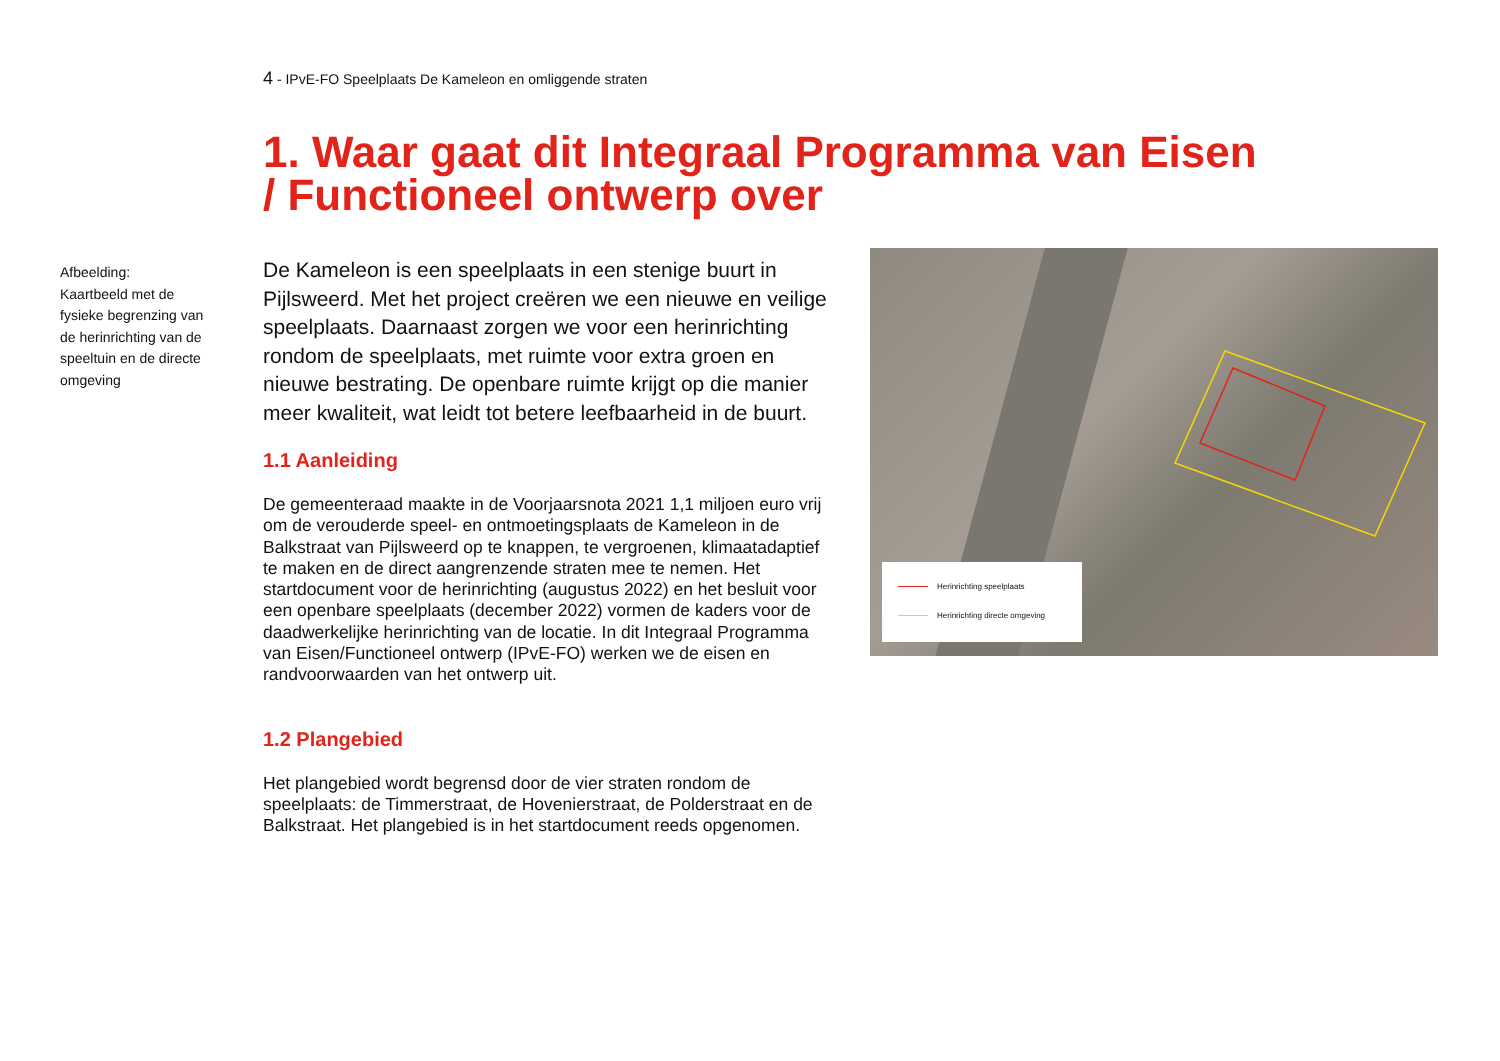4 - IPvE-FO Speelplaats De Kameleon en omliggende straten
1. Waar gaat dit Integraal Programma van Eisen / Functioneel ontwerp over
Afbeelding:
Kaartbeeld met de fysieke begrenzing van de herinrichting van de speeltuin en de directe omgeving
De Kameleon is een speelplaats in een stenige buurt in Pijlsweerd. Met het project creëren we een nieuwe en veilige speelplaats. Daarnaast zorgen we voor een herinrichting rondom de speelplaats, met ruimte voor extra groen en nieuwe bestrating. De openbare ruimte krijgt op die manier meer kwaliteit, wat leidt tot betere leefbaarheid in de buurt.
1.1 Aanleiding
De gemeenteraad maakte in de Voorjaarsnota 2021 1,1 miljoen euro vrij om de verouderde speel- en ontmoetingsplaats de Kameleon in de Balkstraat van Pijlsweerd op te knappen, te vergroenen, klimaatadaptief te maken en de direct aangrenzende straten mee te nemen. Het startdocument voor de herinrichting (augustus 2022) en het besluit voor een openbare speelplaats (december 2022) vormen de kaders voor de daadwerkelijke herinrichting van de locatie. In dit Integraal Programma van Eisen/Functioneel ontwerp (IPvE-FO) werken we de eisen en randvoorwaarden van het ontwerp uit.
1.2 Plangebied
Het plangebied wordt begrensd door de vier straten rondom de speelplaats: de Timmerstraat, de Hovenierstraat, de Polderstraat en de Balkstraat. Het plangebied is in het startdocument reeds opgenomen.
Herinrichting speelplaats
Herinrichting directe omgeving